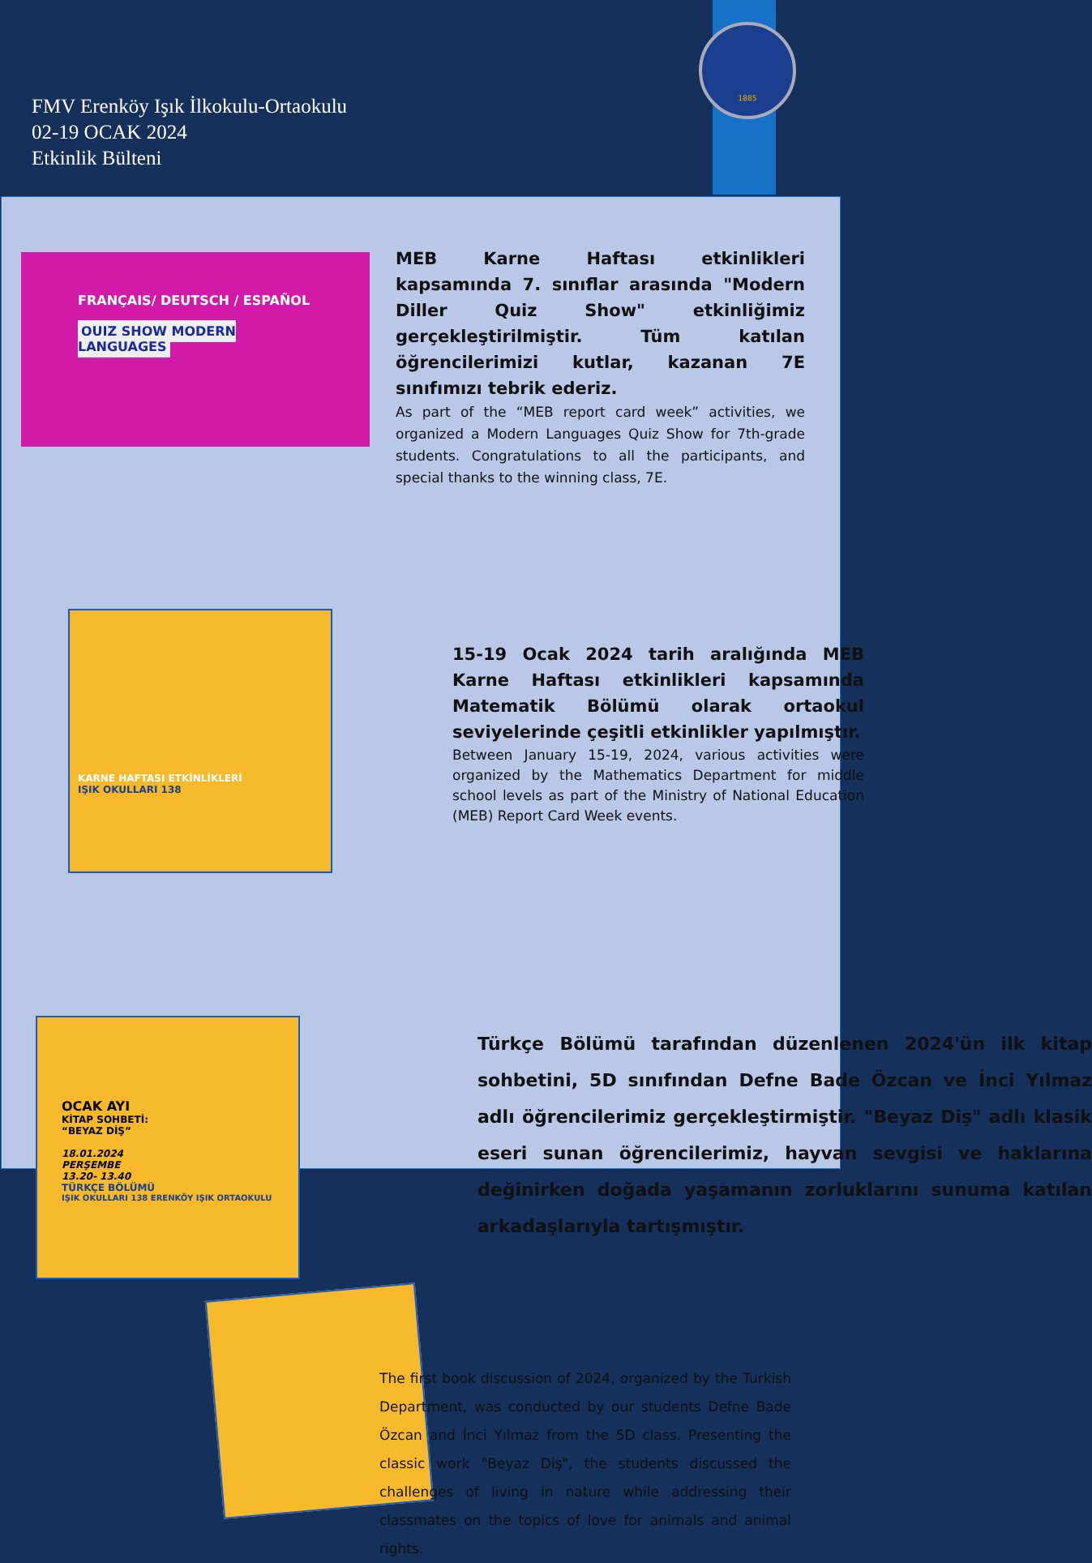FMV Erenköy Işık İlkokulu-Ortaokulu
02-19 OCAK 2024
Etkinlik Bülteni
1885
FRANÇAIS/ DEUTSCH / ESPAÑOL
QUIZ SHOW MODERN LANGUAGES
MEB Karne Haftası etkinlikleri kapsamında 7. sınıflar arasında "Modern Diller Quiz Show" etkinliğimiz gerçekleştirilmiştir. Tüm katılan öğrencilerimizi kutlar, kazanan 7E sınıfımızı tebrik ederiz.
As part of the “MEB report card week” activities, we organized a Modern Languages Quiz Show for 7th-grade students. Congratulations to all the participants, and special thanks to the winning class, 7E.
KARNE HAFTASI ETKİNLİKLERİ
IŞIK OKULLARI 138
15-19 Ocak 2024 tarih aralığında MEB Karne Haftası etkinlikleri kapsamında Matematik Bölümü olarak ortaokul seviyelerinde çeşitli etkinlikler yapılmıştır.
Between January 15-19, 2024, various activities were organized by the Mathematics Department for middle school levels as part of the Ministry of National Education (MEB) Report Card Week events.
OCAK AYI
KİTAP SOHBETİ:
“BEYAZ DİŞ”
18.01.2024
PERŞEMBE
13.20- 13.40
TÜRKÇE BÖLÜMÜ
IŞIK OKULLARI 138 ERENKÖY IŞIK ORTAOKULU
Türkçe Bölümü tarafından düzenlenen 2024'ün ilk kitap sohbetini, 5D sınıfından Defne Bade Özcan ve İnci Yılmaz adlı öğrencilerimiz gerçekleştirmiştir. "Beyaz Diş" adlı klasik eseri sunan öğrencilerimiz, hayvan sevgisi ve haklarına değinirken doğada yaşamanın zorluklarını sunuma katılan arkadaşlarıyla tartışmıştır.
The first book discussion of 2024, organized by the Turkish Department, was conducted by our students Defne Bade Özcan and İnci Yılmaz from the 5D class. Presenting the classic work "Beyaz Diş", the students discussed the challenges of living in nature while addressing their classmates on the topics of love for animals and animal rights.